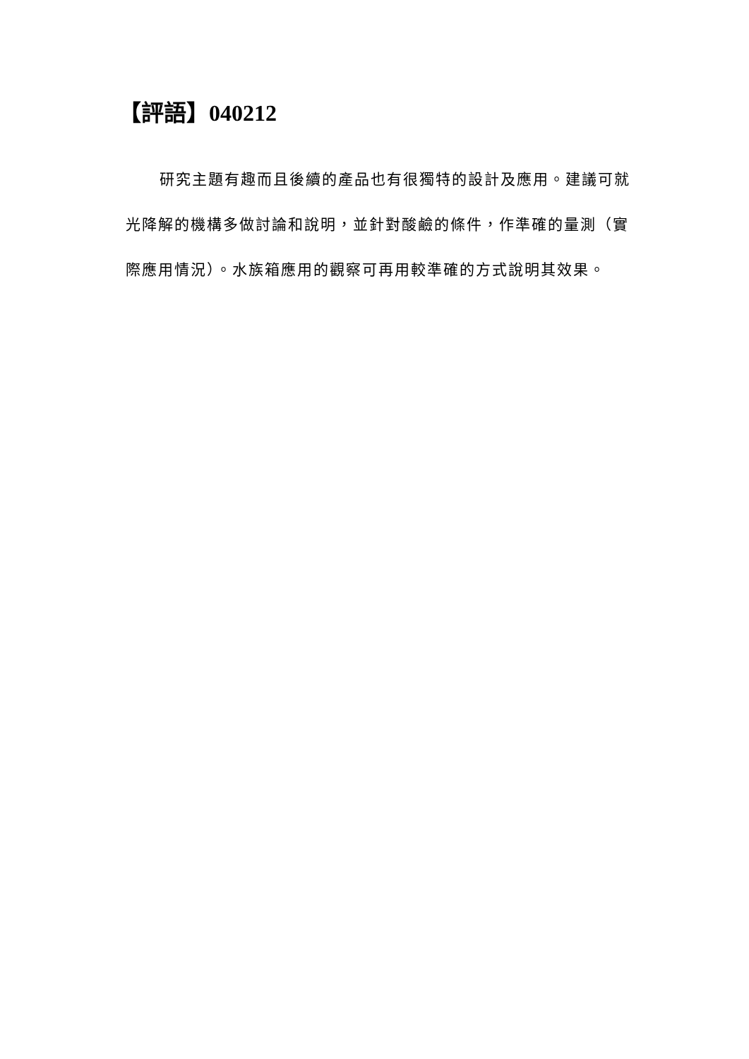【評語】040212
研究主題有趣而且後續的產品也有很獨特的設計及應用。建議可就光降解的機構多做討論和說明，並針對酸鹼的條件，作準確的量測（實際應用情況）。水族箱應用的觀察可再用較準確的方式說明其效果。